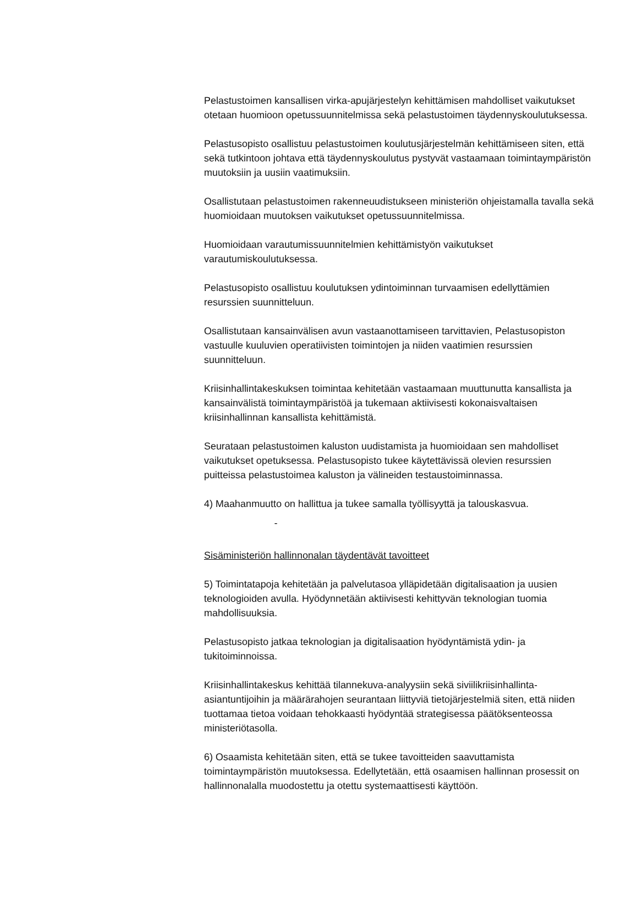Pelastustoimen kansallisen virka-apujärjestelyn kehittämisen mahdolliset vaikutukset otetaan huomioon opetussuunnitelmissa sekä pelastustoimen täydennyskoulutuksessa.
Pelastusopisto osallistuu pelastustoimen koulutusjärjestelmän kehittämiseen siten, että sekä tutkintoon johtava että täydennyskoulutus pystyvät vastaamaan toimintaympäristön muutoksiin ja uusiin vaatimuksiin.
Osallistutaan pelastustoimen rakenneuudistukseen ministeriön ohjeistamalla tavalla sekä huomioidaan muutoksen vaikutukset opetussuunnitelmissa.
Huomioidaan varautumissuunnitelmien kehittämistyön vaikutukset varautumiskoulutuksessa.
Pelastusopisto osallistuu koulutuksen ydintoiminnan turvaamisen edellyttämien resurssien suunnitteluun.
Osallistutaan kansainvälisen avun vastaanottamiseen tarvittavien, Pelastusopiston vastuulle kuuluvien operatiivisten toimintojen ja niiden vaatimien resurssien suunnitteluun.
Kriisinhallintakeskuksen toimintaa kehitetään vastaamaan muuttunutta kansallista ja kansainvälistä toimintaympäristöä ja tukemaan aktiivisesti kokonaisvaltaisen kriisinhallinnan kansallista kehittämistä.
Seurataan pelastustoimen kaluston uudistamista ja huomioidaan sen mahdolliset vaikutukset opetuksessa. Pelastusopisto tukee käytettävissä olevien resurssien puitteissa pelastustoimea kaluston ja välineiden testaustoiminnassa.
4) Maahanmuutto on hallittua ja tukee samalla työllisyyttä ja talouskasvua.
-
Sisäministeriön hallinnonalan täydentävät tavoitteet
5) Toimintatapoja kehitetään ja palvelutasoa ylläpidetään digitalisaation ja uusien teknologioiden avulla. Hyödynnetään aktiivisesti kehittyvän teknologian tuomia mahdollisuuksia.
Pelastusopisto jatkaa teknologian ja digitalisaation hyödyntämistä ydin- ja tukitoiminnoissa.
Kriisinhallintakeskus kehittää tilannekuva-analyysiin sekä siviilikriisinhallinta-asiantuntijoihin ja määrärahojen seurantaan liittyviä tietojärjestelmiä siten, että niiden tuottamaa tietoa voidaan tehokkaasti hyödyntää strategisessa päätöksenteossa ministeriötasolla.
6) Osaamista kehitetään siten, että se tukee tavoitteiden saavuttamista toimintaympäristön muutoksessa. Edellytetään, että osaamisen hallinnan prosessit on hallinnonalalla muodostettu ja otettu systemaattisesti käyttöön.